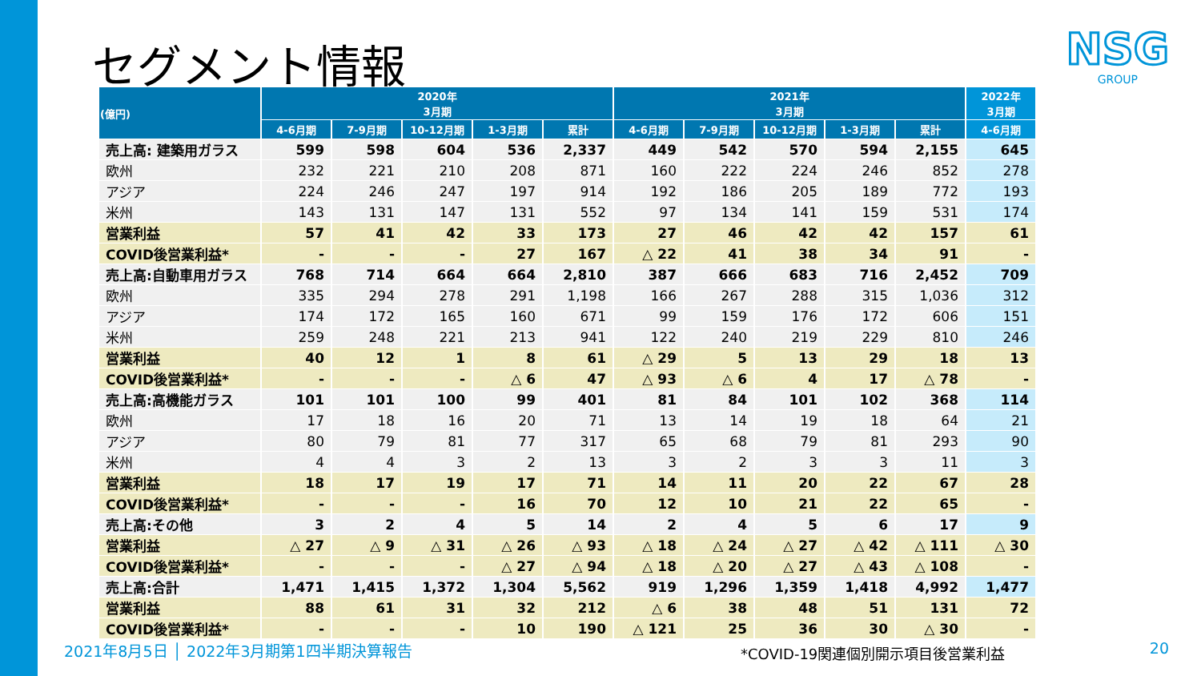セグメント情報 NSG
GROUP
| (億円) | 2020年 3月期 | | | | | 2021年 3月期 | | | | | 2022年 3月期 |
| --- | --- | --- | --- | --- | --- | --- | --- | --- | --- | --- | --- |
| | 4-6月期 | 7-9月期 | 10-12月期 | 1-3月期 | 累計 | 4-6月期 | 7-9月期 | 10-12月期 | 1-3月期 | 累計 | 4-6月期 |
| 売上高: 建築用ガラス | 599 | 598 | 604 | 536 | 2,337 | 449 | 542 | 570 | 594 | 2,155 | 645 |
| 欧州 | 232 | 221 | 210 | 208 | 871 | 160 | 222 | 224 | 246 | 852 | 278 |
| アジア | 224 | 246 | 247 | 197 | 914 | 192 | 186 | 205 | 189 | 772 | 193 |
| 米州 | 143 | 131 | 147 | 131 | 552 | 97 | 134 | 141 | 159 | 531 | 174 |
| 営業利益 | 57 | 41 | 42 | 33 | 173 | 27 | 46 | 42 | 42 | 157 | 61 |
| COVID後営業利益* | - | - | - | 27 | 167 | △ 22 | 41 | 38 | 34 | 91 | - |
| 売上高:自動車用ガラス | 768 | 714 | 664 | 664 | 2,810 | 387 | 666 | 683 | 716 | 2,452 | 709 |
| 欧州 | 335 | 294 | 278 | 291 | 1,198 | 166 | 267 | 288 | 315 | 1,036 | 312 |
| アジア | 174 | 172 | 165 | 160 | 671 | 99 | 159 | 176 | 172 | 606 | 151 |
| 米州 | 259 | 248 | 221 | 213 | 941 | 122 | 240 | 219 | 229 | 810 | 246 |
| 営業利益 | 40 | 12 | 1 | 8 | 61 | △ 29 | 5 | 13 | 29 | 18 | 13 |
| COVID後営業利益* | - | - | - | △ 6 | 47 | △ 93 | △ 6 | 4 | 17 | △ 78 | - |
| 売上高:高機能ガラス | 101 | 101 | 100 | 99 | 401 | 81 | 84 | 101 | 102 | 368 | 114 |
| 欧州 | 17 | 18 | 16 | 20 | 71 | 13 | 14 | 19 | 18 | 64 | 21 |
| アジア | 80 | 79 | 81 | 77 | 317 | 65 | 68 | 79 | 81 | 293 | 90 |
| 米州 | 4 | 4 | 3 | 2 | 13 | 3 | 2 | 3 | 3 | 11 | 3 |
| 営業利益 | 18 | 17 | 19 | 17 | 71 | 14 | 11 | 20 | 22 | 67 | 28 |
| COVID後営業利益* | - | - | - | 16 | 70 | 12 | 10 | 21 | 22 | 65 | - |
| 売上高:その他 | 3 | 2 | 4 | 5 | 14 | 2 | 4 | 5 | 6 | 17 | 9 |
| 営業利益 | △ 27 | △ 9 | △ 31 | △ 26 | △ 93 | △ 18 | △ 24 | △ 27 | △ 42 | △ 111 | △ 30 |
| COVID後営業利益* | - | - | - | △ 27 | △ 94 | △ 18 | △ 20 | △ 27 | △ 43 | △ 108 | - |
| 売上高:合計 | 1,471 | 1,415 | 1,372 | 1,304 | 5,562 | 919 | 1,296 | 1,359 | 1,418 | 4,992 | 1,477 |
| 営業利益 | 88 | 61 | 31 | 32 | 212 | △ 6 | 38 | 48 | 51 | 131 | 72 |
| COVID後営業利益* | - | - | - | 10 | 190 | △ 121 | 25 | 36 | 30 | △ 30 | - |
2021年8月5日 │ 2022年3月期第1四半期決算報告
*COVID-19関連個別開示項目後営業利益
20